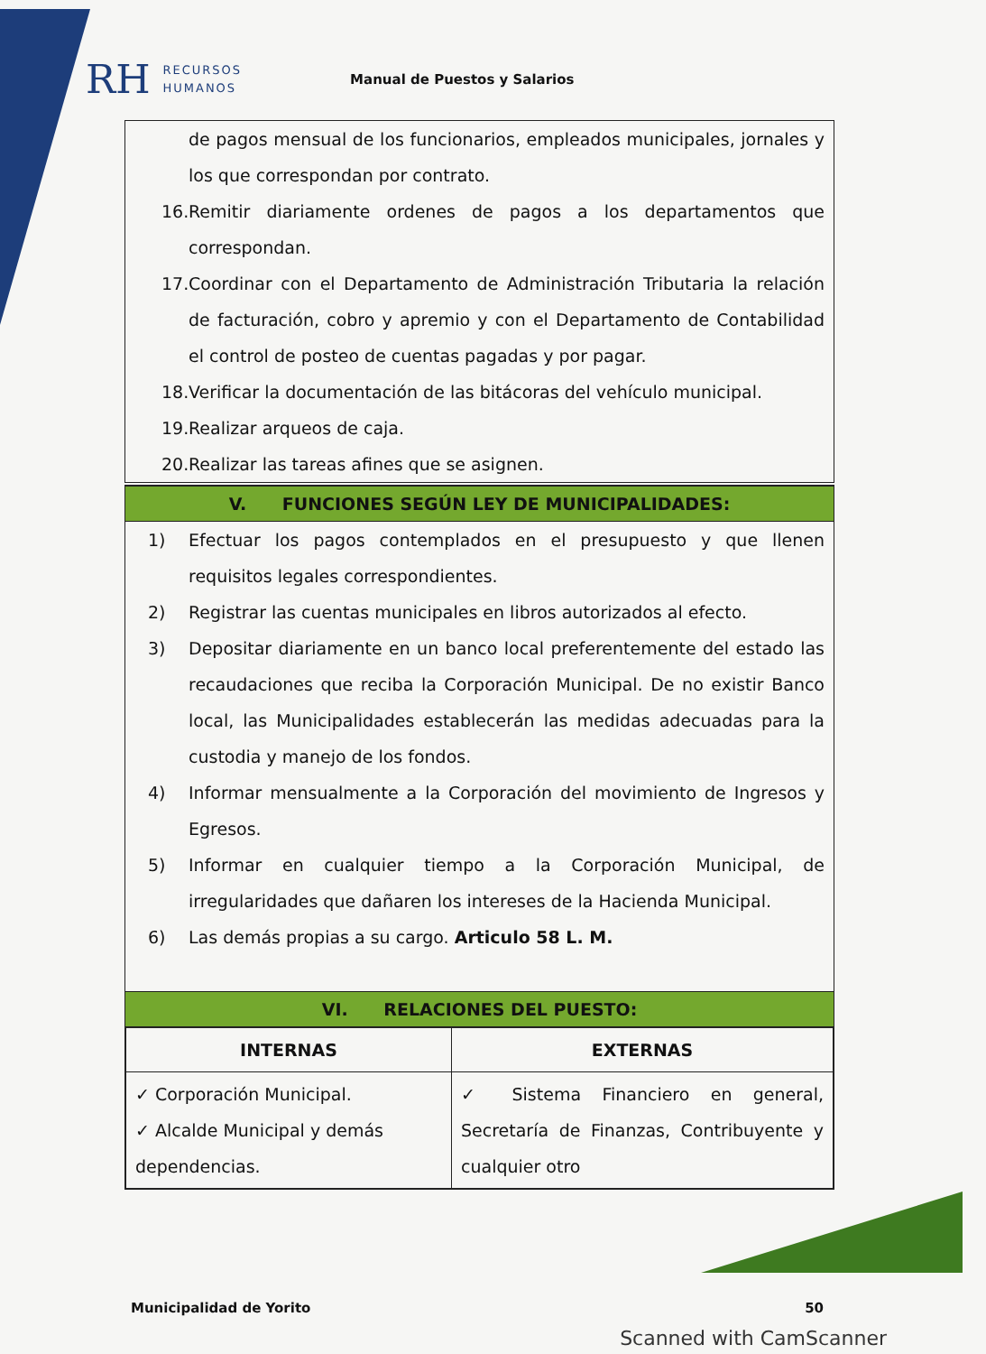RH RECURSOS
HUMANOS Manual de Puestos y Salarios
de pagos mensual de los funcionarios, empleados municipales, jornales y los que correspondan por contrato.
16.
Remitir diariamente ordenes de pagos a los departamentos que correspondan.
17.
Coordinar con el Departamento de Administración Tributaria la relación de facturación, cobro y apremio y con el Departamento de Contabilidad el control de posteo de cuentas pagadas y por pagar.
18.
Verificar la documentación de las bitácoras del vehículo municipal.
19.
Realizar arqueos de caja.
20.
Realizar las tareas afines que se asignen.
V. FUNCIONES SEGÚN LEY DE MUNICIPALIDADES:
1) Efectuar los pagos contemplados en el presupuesto y que llenen requisitos legales correspondientes.
2) Registrar las cuentas municipales en libros autorizados al efecto.
3) Depositar diariamente en un banco local preferentemente del estado las recaudaciones que reciba la Corporación Municipal. De no existir Banco local, las Municipalidades establecerán las medidas adecuadas para la custodia y manejo de los fondos.
4) Informar mensualmente a la Corporación del movimiento de Ingresos y Egresos.
5) Informar en cualquier tiempo a la Corporación Municipal, de irregularidades que dañaren los intereses de la Hacienda Municipal.
6) Las demás propias a su cargo. Articulo 58 L. M.
VI. RELACIONES DEL PUESTO:
| INTERNAS | EXTERNAS |
| --- | --- |
| ✓ Corporación Municipal. ✓ Alcalde Municipal y demás dependencias. | ✓ Sistema Financiero en general, Secretaría de Finanzas, Contribuyente y cualquier otro |
Municipalidad de Yorito 50
Scanned with CamScanner